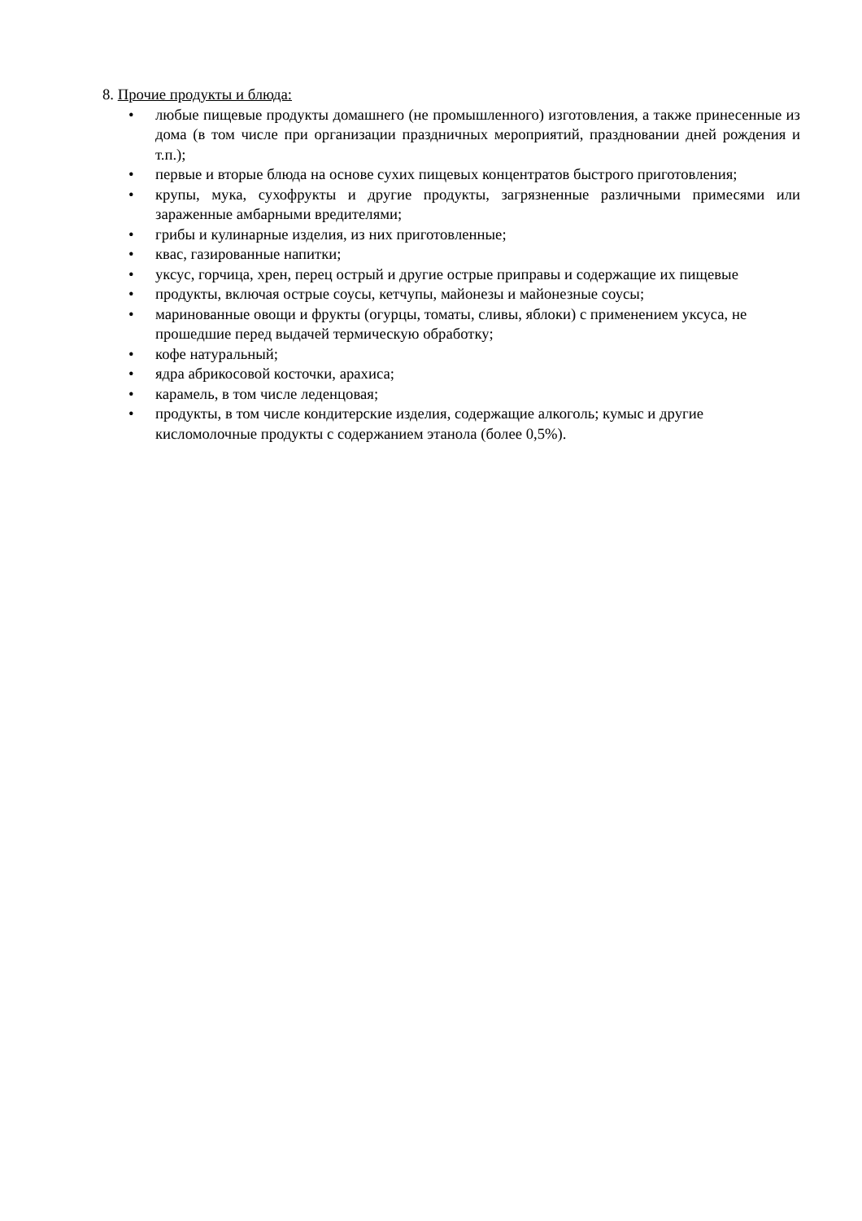8. Прочие продукты и блюда:
• любые пищевые продукты домашнего (не промышленного) изготовления, а также принесенные из дома (в том числе при организации праздничных мероприятий, праздновании дней рождения и т.п.);
• первые и вторые блюда на основе сухих пищевых концентратов быстрого приготовления;
• крупы, мука, сухофрукты и другие продукты, загрязненные различными примесями или зараженные амбарными вредителями;
• грибы и кулинарные изделия, из них приготовленные;
• квас, газированные напитки;
• уксус, горчица, хрен, перец острый и другие острые приправы и содержащие их пищевые
• продукты, включая острые соусы, кетчупы, майонезы и майонезные соусы;
• маринованные овощи и фрукты (огурцы, томаты, сливы, яблоки) с применением уксуса, не прошедшие перед выдачей термическую обработку;
• кофе натуральный;
• ядра абрикосовой косточки, арахиса;
• карамель, в том числе леденцовая;
• продукты, в том числе кондитерские изделия, содержащие алкоголь; кумыс и другие кисломолочные продукты с содержанием этанола (более 0,5%).